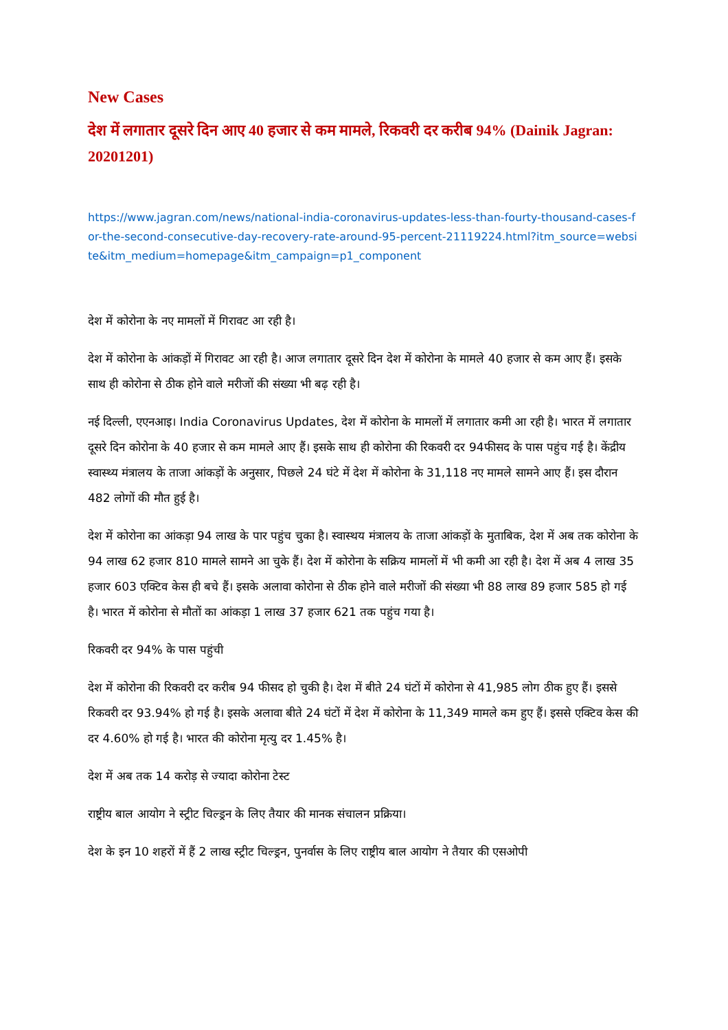New Cases
देश में लगातार दूसरे दिन आए 40 हजार से कम मामले, रिकवरी दर करीब 94% (Dainik Jagran: 20201201)
https://www.jagran.com/news/national-india-coronavirus-updates-less-than-fourty-thousand-cases-for-the-second-consecutive-day-recovery-rate-around-95-percent-21119224.html?itm_source=website&itm_medium=homepage&itm_campaign=p1_component
देश में कोरोना के नए मामलों में गिरावट आ रही है।
देश में कोरोना के आंकड़ों में गिरावट आ रही है। आज लगातार दूसरे दिन देश में कोरोना के मामले 40 हजार से कम आए हैं। इसके साथ ही कोरोना से ठीक होने वाले मरीजों की संख्या भी बढ़ रही है।
नई दिल्ली, एएनआइ। India Coronavirus Updates, देश में कोरोना के मामलों में लगातार कमी आ रही है। भारत में लगातार दूसरे दिन कोरोना के 40 हजार से कम मामले आए हैं। इसके साथ ही कोरोना की रिकवरी दर 94फीसद के पास पहुंच गई है। केंद्रीय स्वास्थ्य मंत्रालय के ताजा आंकड़ों के अनुसार, पिछले 24 घंटे में देश में कोरोना के 31,118 नए मामले सामने आए हैं। इस दौरान 482 लोगों की मौत हुई है।
देश में कोरोना का आंकड़ा 94 लाख के पार पहुंच चुका है। स्वास्थय मंत्रालय के ताजा आंकड़ों के मुताबिक, देश में अब तक कोरोना के 94 लाख 62 हजार 810 मामले सामने आ चुके हैं। देश में कोरोना के सक्रिय मामलों में भी कमी आ रही है। देश में अब 4 लाख 35 हजार 603 एक्टिव केस ही बचे हैं। इसके अलावा कोरोना से ठीक होने वाले मरीजों की संख्या भी 88 लाख 89 हजार 585 हो गई है। भारत में कोरोना से मौतों का आंकड़ा 1 लाख 37 हजार 621 तक पहुंच गया है।
रिकवरी दर 94% के पास पहुंची
देश में कोरोना की रिकवरी दर करीब 94 फीसद हो चुकी है। देश में बीते 24 घंटों में कोरोना से 41,985 लोग ठीक हुए हैं। इससे रिकवरी दर 93.94% हो गई है। इसके अलावा बीते 24 घंटों में देश में कोरोना के 11,349 मामले कम हुए हैं। इससे एक्टिव केस की दर 4.60% हो गई है। भारत की कोरोना मृत्यु दर 1.45% है।
देश में अब तक 14 करोड़ से ज्यादा कोरोना टेस्ट
राष्ट्रीय बाल आयोग ने स्ट्रीट चिल्ड्रन के लिए तैयार की मानक संचालन प्रक्रिया।
देश के इन 10 शहरों में हैं 2 लाख स्ट्रीट चिल्ड्रन, पुनर्वास के लिए राष्ट्रीय बाल आयोग ने तैयार की एसओपी